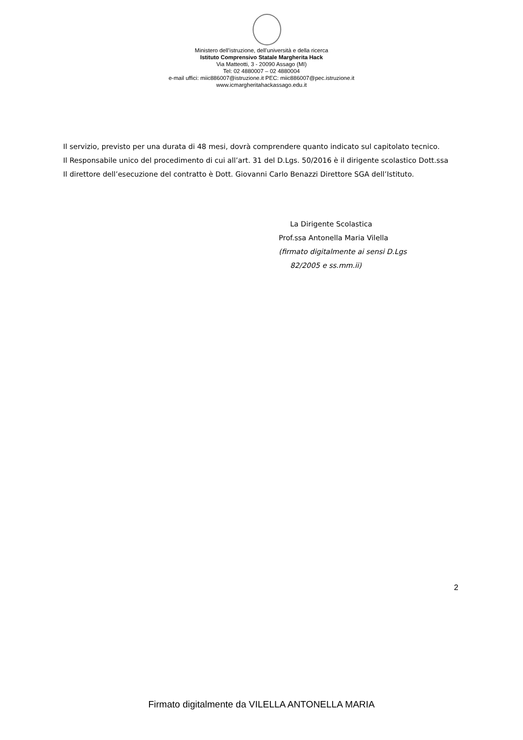Ministero dell’istruzione, dell’università e della ricerca
Istituto Comprensivo Statale Margherita Hack
Via Matteotti, 3 - 20090 Assago (MI)
Tel: 02 4880007 – 02 4880004
e-mail uffici: miic886007@istruzione.it PEC: miic886007@pec.istruzione.it
www.icmargheritahackassago.edu.it
Il servizio, previsto per una durata di 48 mesi, dovrà comprendere quanto indicato sul capitolato tecnico.
Il Responsabile unico del procedimento di cui all’art. 31 del D.Lgs. 50/2016 è il dirigente scolastico Dott.ssa
Il direttore dell’esecuzione del contratto è Dott. Giovanni Carlo Benazzi Direttore SGA dell’Istituto.
La Dirigente Scolastica
Prof.ssa Antonella Maria Vilella
(firmato digitalmente ai sensi D.Lgs
82/2005 e ss.mm.ii)
2
Firmato digitalmente da VILELLA ANTONELLA MARIA